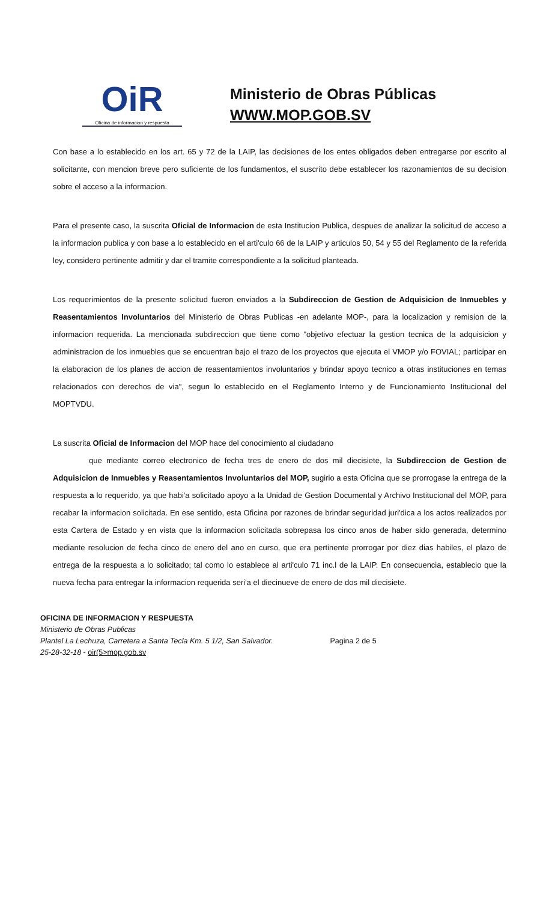OiR
Oficina de informacion y respuesta
Ministerio de Obras Públicas
WWW.MOP.GOB.SV
Con base a lo establecido en los art. 65 y 72 de la LAIP, las decisiones de los entes obligados deben entregarse por escrito al solicitante, con mencion breve pero suficiente de los fundamentos, el suscrito debe establecer los razonamientos de su decision sobre el acceso a la informacion.
Para el presente caso, la suscrita Oficial de Informacion de esta Institucion Publica, despues de analizar la solicitud de acceso a la informacion publica y con base a lo establecido en el arti'culo 66 de la LAIP y articulos 50, 54 y 55 del Reglamento de la referida ley, considero pertinente admitir y dar el tramite correspondiente a la solicitud planteada.
Los requerimientos de la presente solicitud fueron enviados a la Subdireccion de Gestion de Adquisicion de Inmuebles y Reasentamientos Involuntarios del Ministerio de Obras Publicas -en adelante MOP-, para la localizacion y remision de la informacion requerida. La mencionada subdireccion que tiene como "objetivo efectuar la gestion tecnica de la adquisicion y administracion de los inmuebles que se encuentran bajo el trazo de los proyectos que ejecuta el VMOP y/o FOVIAL; participar en la elaboracion de los planes de accion de reasentamientos involuntarios y brindar apoyo tecnico a otras instituciones en temas relacionados con derechos de via", segun lo establecido en el Reglamento Interno y de Funcionamiento Institucional del MOPTVDU.
La suscrita Oficial de Informacion del MOP hace del conocimiento al ciudadano
que mediante correo electronico de fecha tres de enero de dos mil diecisiete, la Subdireccion de Gestion de Adquisicion de Inmuebles y Reasentamientos Involuntarios del MOP, sugirio a esta Oficina que se prorrogase la entrega de la respuesta a lo requerido, ya que habi'a solicitado apoyo a la Unidad de Gestion Documental y Archivo Institucional del MOP, para recabar la informacion solicitada. En ese sentido, esta Oficina por razones de brindar seguridad juri'dica a los actos realizados por esta Cartera de Estado y en vista que la informacion solicitada sobrepasa los cinco anos de haber sido generada, determino mediante resolucion de fecha cinco de enero del ano en curso, que era pertinente prorrogar por diez dias habiles, el plazo de entrega de la respuesta a lo solicitado; tal como lo establece al arti'culo 71 inc.l de la LAIP. En consecuencia, establecio que la nueva fecha para entregar la informacion requerida seri'a el diecinueve de enero de dos mil diecisiete.
OFICINA DE INFORMACION Y RESPUESTA
Ministerio de Obras Publicas
Plantel La Lechuza, Carretera a Santa Tecla Km. 5 1/2, San Salvador. Pagina 2 de 5
25-28-32-18 - oir(5>mop.gob.sv